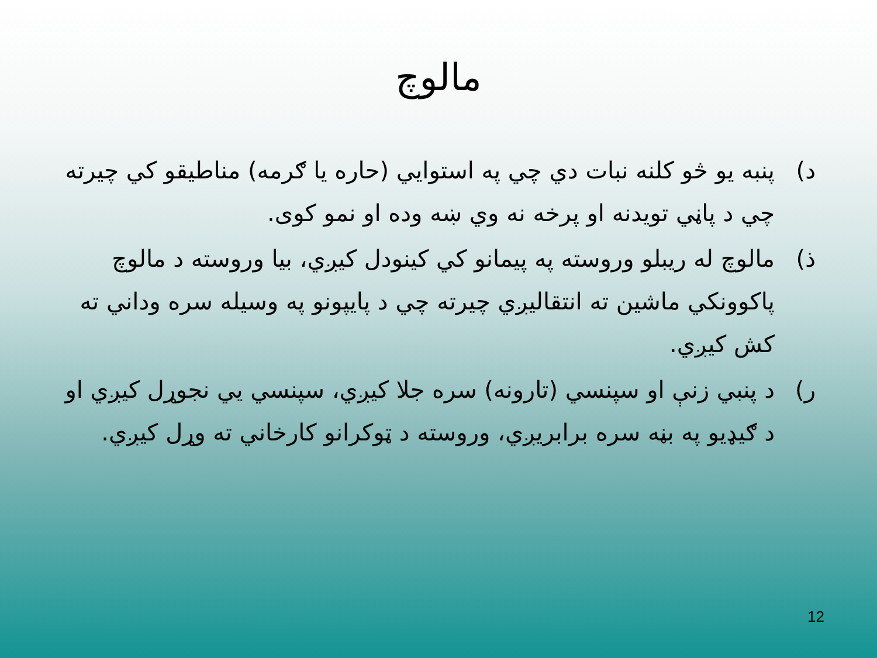مالوچ
د) پنبه یو څو کلنه نبات دي چي په استوايي (حاره یا ګرمه) مناطیقو کي چیرته چي د پاڼي تویدنه او پرخه نه وي ښه وده او نمو کوی.
ذ) مالوچ له ریبلو وروسته په پیمانو کي کینودل کیږي، بیا وروسته د مالوچ پاکوونکي ماشین ته انتقالیږي چیرته چي د پایپونو په وسیله سره وداني ته کش کیږي.
ر) د پنبي زنې او سپنسي (تارونه) سره جلا کیږي، سپنسي یي نجوړل کیږي او د ګیډیو په بڼه سره برابریږي، وروسته د ټوکرانو کارخاني ته وړل کیږي.
12